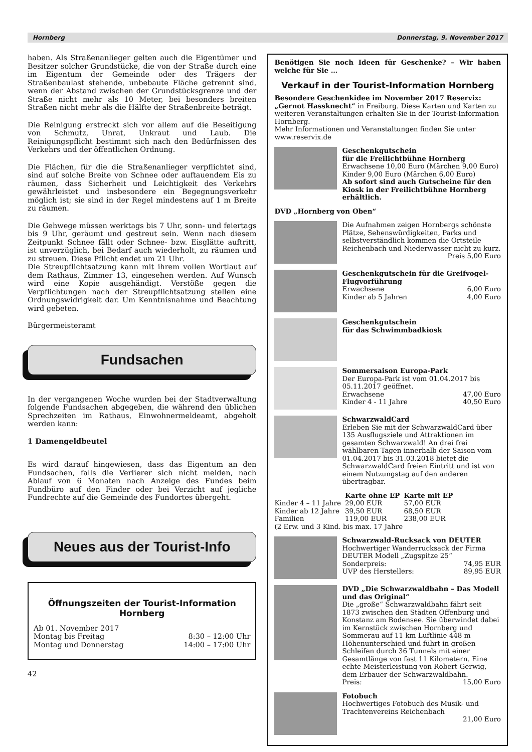Hornberg Donnerstag, 9. November 2017
haben. Als Straßenanlieger gelten auch die Eigentümer und Besitzer solcher Grundstücke, die von der Straße durch eine im Eigentum der Gemeinde oder des Trägers der Straßenbaulast stehende, unbebaute Fläche getrennt sind, wenn der Abstand zwischen der Grundstücksgrenze und der Straße nicht mehr als 10 Meter, bei besonders breiten Straßen nicht mehr als die Hälfte der Straßenbreite beträgt.
Die Reinigung erstreckt sich vor allem auf die Beseitigung von Schmutz, Unrat, Unkraut und Laub. Die Reinigungspflicht bestimmt sich nach den Bedürfnissen des Verkehrs und der öffentlichen Ordnung.
Die Flächen, für die die Straßenanlieger verpflichtet sind, sind auf solche Breite von Schnee oder auftauendem Eis zu räumen, dass Sicherheit und Leichtigkeit des Verkehrs gewährleistet und insbesondere ein Begegnungsverkehr möglich ist; sie sind in der Regel mindestens auf 1 m Breite zu räumen.
Die Gehwege müssen werktags bis 7 Uhr, sonn- und feiertags bis 9 Uhr, geräumt und gestreut sein. Wenn nach diesem Zeitpunkt Schnee fällt oder Schnee- bzw. Eisglätte auftritt, ist unverzüglich, bei Bedarf auch wiederholt, zu räumen und zu streuen. Diese Pflicht endet um 21 Uhr.
Die Streupflichtsatzung kann mit ihrem vollen Wortlaut auf dem Rathaus, Zimmer 13, eingesehen werden. Auf Wunsch wird eine Kopie ausgehändigt. Verstöße gegen die Verpflichtungen nach der Streupflichtsatzung stellen eine Ordnungswidrigkeit dar. Um Kenntnisnahme und Beachtung wird gebeten.
Bürgermeisteramt
Fundsachen
In der vergangenen Woche wurden bei der Stadtverwaltung folgende Fundsachen abgegeben, die während den üblichen Sprechzeiten im Rathaus, Einwohnermeldeamt, abgeholt werden kann:
1 Damengeldbeutel
Es wird darauf hingewiesen, dass das Eigentum an den Fundsachen, falls die Verlierer sich nicht melden, nach Ablauf von 6 Monaten nach Anzeige des Fundes beim Fundbüro auf den Finder oder bei Verzicht auf jegliche Fundrechte auf die Gemeinde des Fundortes übergeht.
Neues aus der Tourist-Info
Öffnungszeiten der Tourist-Information Hornberg
Ab 01. November 2017
Montag bis Freitag 8:30 – 12:00 Uhr
Montag und Donnerstag 14:00 – 17:00 Uhr
42
Benötigen Sie noch Ideen für Geschenke? – Wir haben welche für Sie …
Verkauf in der Tourist-Information Hornberg
Besondere Geschenkidee im November 2017 Reservix:
„Gernot Hassknecht“ in Freiburg. Diese Karten und Karten zu weiteren Veranstaltungen erhalten Sie in der Tourist-Information Hornberg.
Mehr Informationen und Veranstaltungen finden Sie unter www.reservix.de
Geschenkgutschein
für die Freilichtbühne Hornberg
Erwachsene 10,00 Euro (Märchen 9,00 Euro)
Kinder 9,00 Euro (Märchen 6,00 Euro)
Ab sofort sind auch Gutscheine für den Kiosk in der Freilichtbühne Hornberg erhältlich.
DVD „Hornberg von Oben“
Die Aufnahmen zeigen Hornbergs schönste Plätze, Sehenswürdigkeiten, Parks und selbstverständlich kommen die Ortsteile Reichenbach und Niederwasser nicht zu kurz. Preis 5,00 Euro
Geschenkgutschein für die Greifvogel-Flugvorführung
Erwachsene 6,00 Euro
Kinder ab 5 Jahren 4,00 Euro
Geschenkgutschein
für das Schwimmbadkiosk
Sommersaison Europa-Park
Der Europa-Park ist vom 01.04.2017 bis 05.11.2017 geöffnet.
Erwachsene 47,00 Euro
Kinder 4 - 11 Jahre 40,50 Euro
SchwarzwaldCard
Erleben Sie mit der SchwarzwaldCard über 135 Ausflugsziele und Attraktionen im gesamten Schwarzwald! An drei frei wählbaren Tagen innerhalb der Saison vom 01.04.2017 bis 31.03.2018 bietet die SchwarzwaldCard freien Eintritt und ist von einem Nutzungstag auf den anderen übertragbar.
| | Karte ohne EP | Karte mit EP |
| --- | --- | --- |
| Kinder 4 – 11 Jahre | 29,00 EUR | 57,00 EUR |
| Kinder ab 12 Jahre | 39,50 EUR | 68,50 EUR |
| Familien | 119,00 EUR | 238,00 EUR |
(2 Erw. und 3 Kind. bis max. 17 Jahre
Schwarzwald-Rucksack von DEUTER
Hochwertiger Wanderrucksack der Firma DEUTER Modell „Zugspitze 25“
Sonderpreis: 74,95 EUR
UVP des Herstellers: 89,95 EUR
DVD „Die Schwarzwaldbahn – Das Modell und das Original“
Die „große“ Schwarzwaldbahn fährt seit 1873 zwischen den Städten Offenburg und Konstanz am Bodensee. Sie überwindet dabei im Kernstück zwischen Hornberg und Sommerau auf 11 km Luftlinie 448 m Höhenunterschied und führt in großen Schleifen durch 36 Tunnels mit einer Gesamtlänge von fast 11 Kilometern. Eine echte Meisterleistung von Robert Gerwig, dem Erbauer der Schwarzwaldbahn.
Preis: 15,00 Euro
Fotobuch
Hochwertiges Fotobuch des Musik- und Trachtenvereins Reichenbach
21,00 Euro